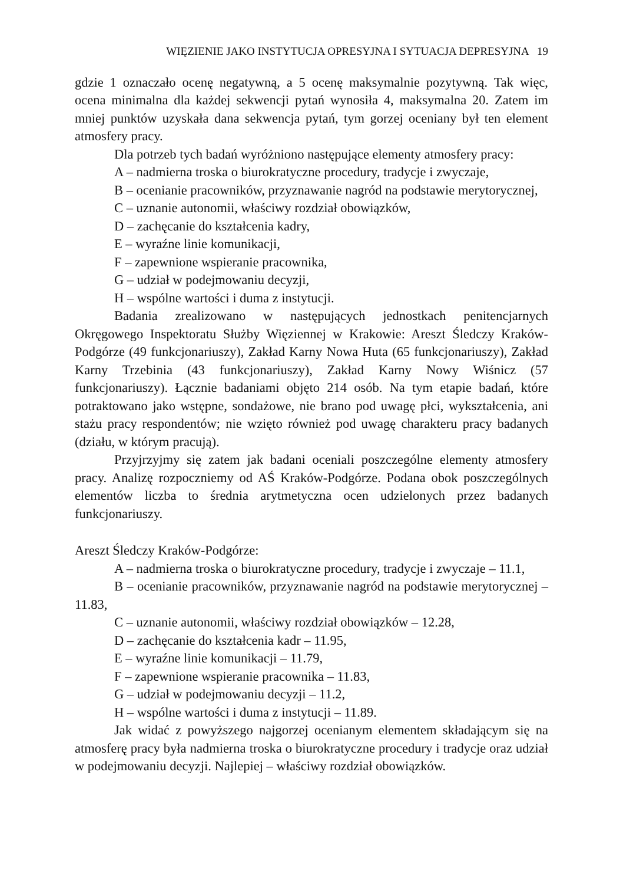WIĘZIENIE JAKO INSTYTUCJA OPRESYJNA I SYTUACJA DEPRESYJNA 19
gdzie 1 oznaczało ocenę negatywną, a 5 ocenę maksymalnie pozytywną. Tak więc, ocena minimalna dla każdej sekwencji pytań wynosiła 4, maksymalna 20. Zatem im mniej punktów uzyskała dana sekwencja pytań, tym gorzej oceniany był ten element atmosfery pracy.
Dla potrzeb tych badań wyróżniono następujące elementy atmosfery pracy:
A – nadmierna troska o biurokratyczne procedury, tradycje i zwyczaje,
B – ocenianie pracowników, przyznawanie nagród na podstawie merytorycznej,
C – uznanie autonomii, właściwy rozdział obowiązków,
D – zachęcanie do kształcenia kadry,
E – wyraźne linie komunikacji,
F – zapewnione wspieranie pracownika,
G – udział w podejmowaniu decyzji,
H – wspólne wartości i duma z instytucji.
Badania zrealizowano w następujących jednostkach penitencjarnych Okręgowego Inspektoratu Służby Więziennej w Krakowie: Areszt Śledczy Kraków-Podgórze (49 funkcjonariuszy), Zakład Karny Nowa Huta (65 funkcjonariuszy), Zakład Karny Trzebinia (43 funkcjonariuszy), Zakład Karny Nowy Wiśnicz (57 funkcjonariuszy). Łącznie badaniami objęto 214 osób. Na tym etapie badań, które potraktowano jako wstępne, sondażowe, nie brano pod uwagę płci, wykształcenia, ani stażu pracy respondentów; nie wzięto również pod uwagę charakteru pracy badanych (działu, w którym pracują).
Przyjrzyjmy się zatem jak badani oceniali poszczególne elementy atmosfery pracy. Analizę rozpoczniemy od AŚ Kraków-Podgórze. Podana obok poszczególnych elementów liczba to średnia arytmetyczna ocen udzielonych przez badanych funkcjonariuszy.
Areszt Śledczy Kraków-Podgórze:
A – nadmierna troska o biurokratyczne procedury, tradycje i zwyczaje – 11.1,
B – ocenianie pracowników, przyznawanie nagród na podstawie merytorycznej – 11.83,
C – uznanie autonomii, właściwy rozdział obowiązków – 12.28,
D – zachęcanie do kształcenia kadr – 11.95,
E – wyraźne linie komunikacji – 11.79,
F – zapewnione wspieranie pracownika – 11.83,
G – udział w podejmowaniu decyzji – 11.2,
H – wspólne wartości i duma z instytucji – 11.89.
Jak widać z powyższego najgorzej ocenianym elementem składającym się na atmosferę pracy była nadmierna troska o biurokratyczne procedury i tradycje oraz udział w podejmowaniu decyzji. Najlepiej – właściwy rozdział obowiązków.